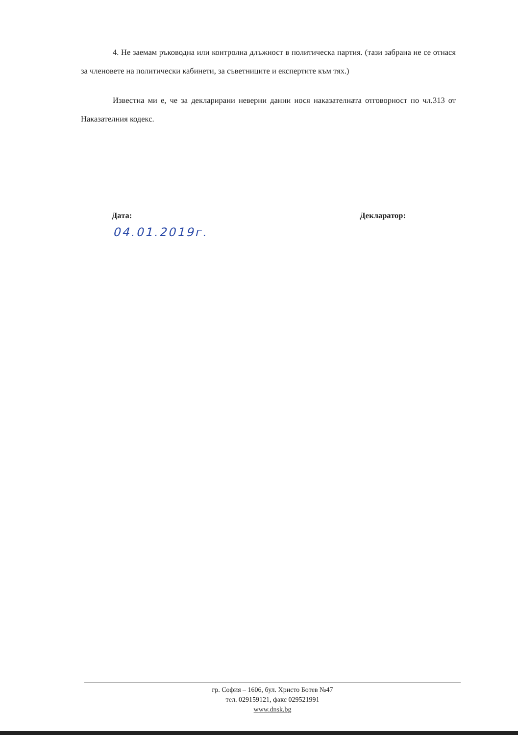4. Не заемам ръководна или контролна длъжност в политическа партия. (тази забрана не се отнася за членовете на политически кабинети, за съветниците и експертите към тях.)
Известна ми е, че за декларирани неверни данни нося наказателната отговорност по чл.313 от Наказателния кодекс.
Дата: Декларатор:
04.01.2019г.
гр. София – 1606, бул. Христо Ботев №47
тел. 029159121, факс 029521991
www.dnsk.bg